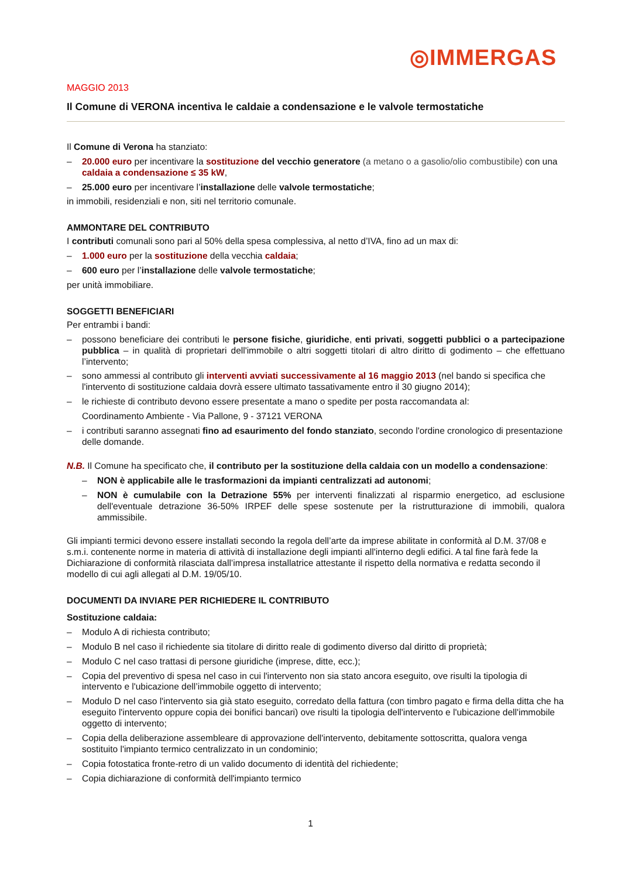◎IMMERGAS
MAGGIO 2013
Il Comune di VERONA incentiva le caldaie a condensazione e le valvole termostatiche
Il Comune di Verona ha stanziato:
– 20.000 euro per incentivare la sostituzione del vecchio generatore (a metano o a gasolio/olio combustibile) con una caldaia a condensazione ≤ 35 kW,
– 25.000 euro per incentivare l’installazione delle valvole termostatiche;
in immobili, residenziali e non, siti nel territorio comunale.
AMMONTARE DEL CONTRIBUTO
I contributi comunali sono pari al 50% della spesa complessiva, al netto d’IVA, fino ad un max di:
– 1.000 euro per la sostituzione della vecchia caldaia;
– 600 euro per l’installazione delle valvole termostatiche;
per unità immobiliare.
SOGGETTI BENEFICIARI
Per entrambi i bandi:
– possono beneficiare dei contributi le persone fisiche, giuridiche, enti privati, soggetti pubblici o a partecipazione pubblica – in qualità di proprietari dell'immobile o altri soggetti titolari di altro diritto di godimento – che effettuano l’intervento;
– sono ammessi al contributo gli interventi avviati successivamente al 16 maggio 2013 (nel bando si specifica che l'intervento di sostituzione caldaia dovrà essere ultimato tassativamente entro il 30 giugno 2014);
– le richieste di contributo devono essere presentate a mano o spedite per posta raccomandata al:
Coordinamento Ambiente - Via Pallone, 9 - 37121 VERONA
– i contributi saranno assegnati fino ad esaurimento del fondo stanziato, secondo l'ordine cronologico di presentazione delle domande.
N.B. Il Comune ha specificato che, il contributo per la sostituzione della caldaia con un modello a condensazione:
– NON è applicabile alle le trasformazioni da impianti centralizzati ad autonomi;
– NON è cumulabile con la Detrazione 55% per interventi finalizzati al risparmio energetico, ad esclusione dell'eventuale detrazione 36-50% IRPEF delle spese sostenute per la ristrutturazione di immobili, qualora ammissibile.
Gli impianti termici devono essere installati secondo la regola dell’arte da imprese abilitate in conformità al D.M. 37/08 e s.m.i. contenente norme in materia di attività di installazione degli impianti all'interno degli edifici. A tal fine farà fede la Dichiarazione di conformità rilasciata dall’impresa installatrice attestante il rispetto della normativa e redatta secondo il modello di cui agli allegati al D.M. 19/05/10.
DOCUMENTI DA INVIARE PER RICHIEDERE IL CONTRIBUTO
Sostituzione caldaia:
– Modulo A di richiesta contributo;
– Modulo B nel caso il richiedente sia titolare di diritto reale di godimento diverso dal diritto di proprietà;
– Modulo C nel caso trattasi di persone giuridiche (imprese, ditte, ecc.);
– Copia del preventivo di spesa nel caso in cui l'intervento non sia stato ancora eseguito, ove risulti la tipologia di intervento e l'ubicazione dell’immobile oggetto di intervento;
– Modulo D nel caso l'intervento sia già stato eseguito, corredato della fattura (con timbro pagato e firma della ditta che ha eseguito l'intervento oppure copia dei bonifici bancari) ove risulti la tipologia dell'intervento e l'ubicazione dell'immobile oggetto di intervento;
– Copia della deliberazione assembleare di approvazione dell'intervento, debitamente sottoscritta, qualora venga sostituito l'impianto termico centralizzato in un condominio;
– Copia fotostatica fronte-retro di un valido documento di identità del richiedente;
– Copia dichiarazione di conformità dell'impianto termico
1